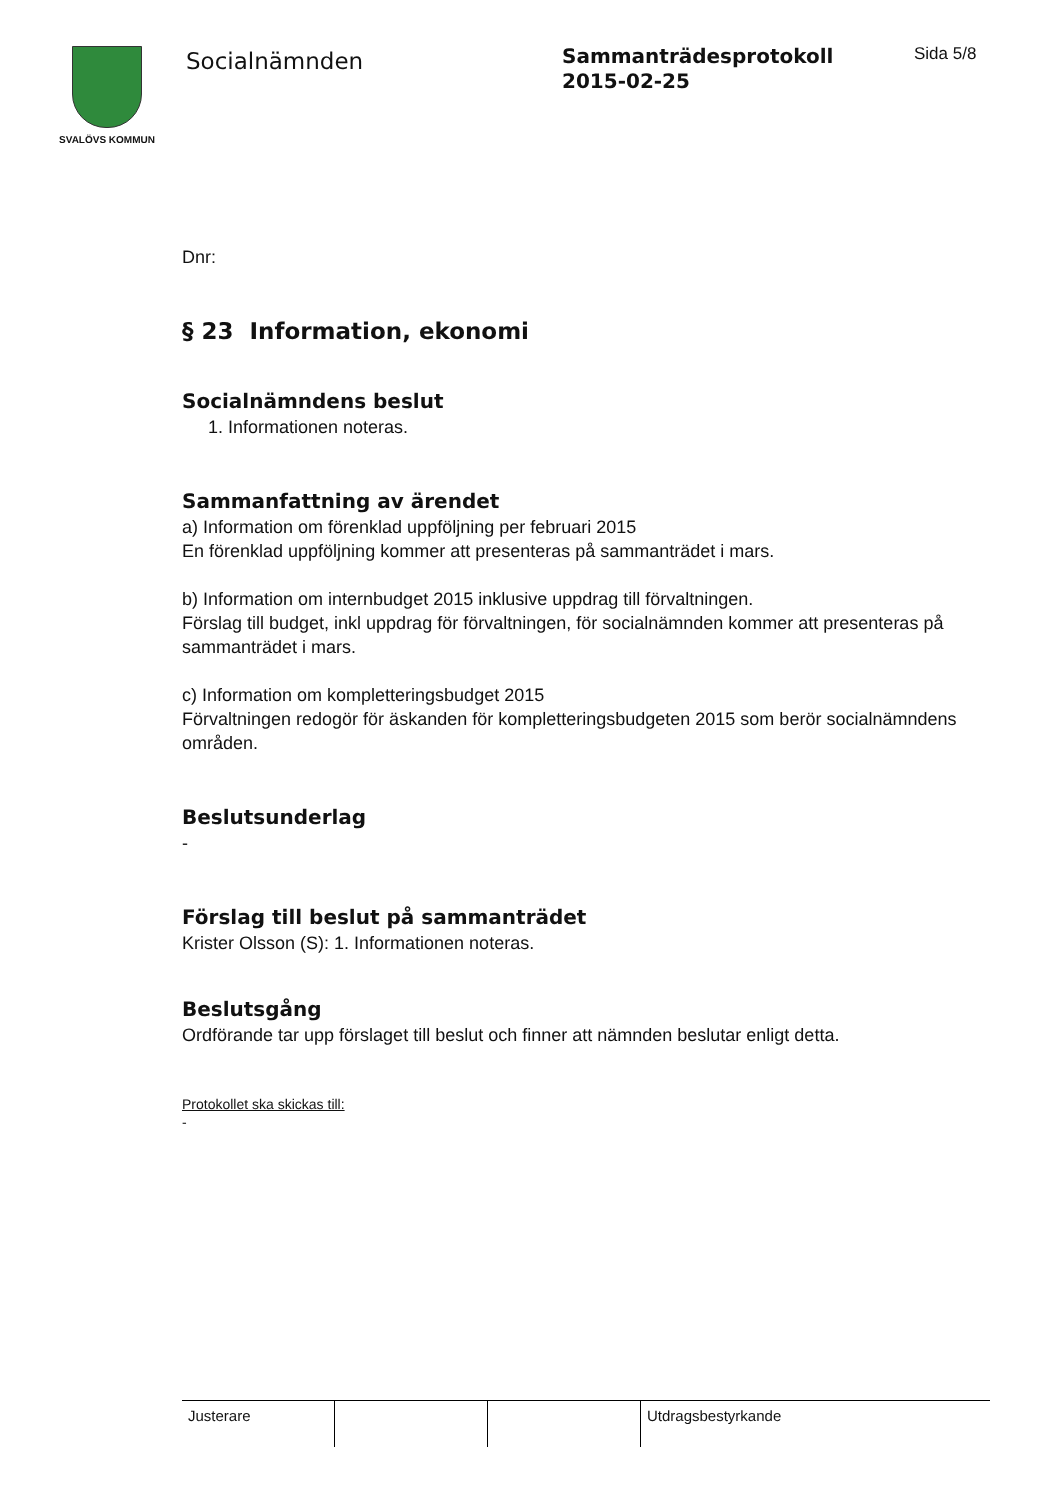SVALÖVS KOMMUN
Socialnämnden
Sammanträdesprotokoll
2015-02-25
Sida 5/8
Dnr:
§ 23 Information, ekonomi
Socialnämndens beslut
1. Informationen noteras.
Sammanfattning av ärendet
a) Information om förenklad uppföljning per februari 2015
En förenklad uppföljning kommer att presenteras på sammanträdet i mars.
b) Information om internbudget 2015 inklusive uppdrag till förvaltningen.
Förslag till budget, inkl uppdrag för förvaltningen, för socialnämnden kommer att presenteras på sammanträdet i mars.
c) Information om kompletteringsbudget 2015
Förvaltningen redogör för äskanden för kompletteringsbudgeten 2015 som berör socialnämndens områden.
Beslutsunderlag
-
Förslag till beslut på sammanträdet
Krister Olsson (S): 1. Informationen noteras.
Beslutsgång
Ordförande tar upp förslaget till beslut och finner att nämnden beslutar enligt detta.
Protokollet ska skickas till:
-
| Justerare | | | Utdragsbestyrkande |